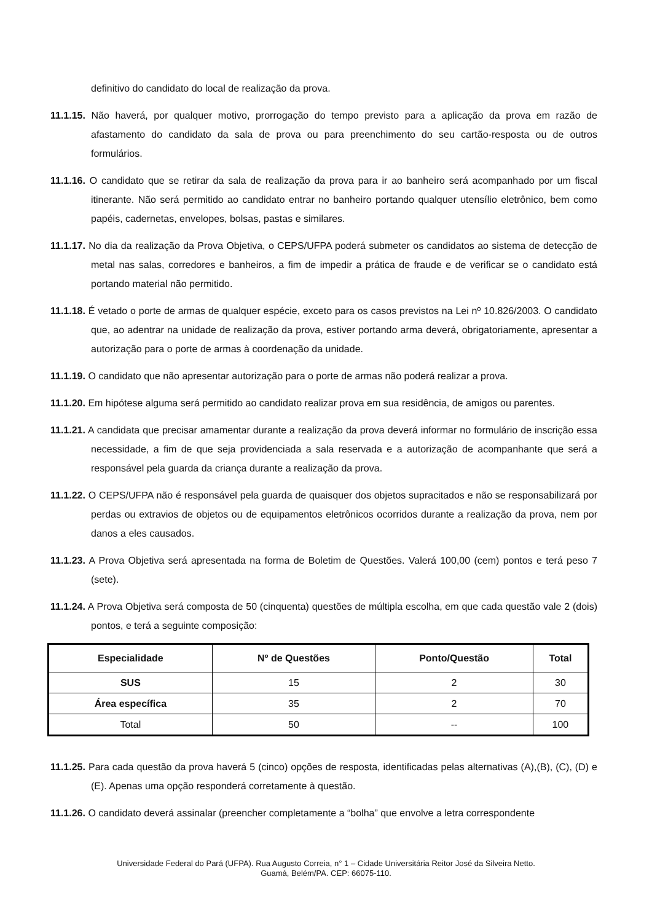definitivo do candidato do local de realização da prova.
11.1.15. Não haverá, por qualquer motivo, prorrogação do tempo previsto para a aplicação da prova em razão de afastamento do candidato da sala de prova ou para preenchimento do seu cartão-resposta ou de outros formulários.
11.1.16. O candidato que se retirar da sala de realização da prova para ir ao banheiro será acompanhado por um fiscal itinerante. Não será permitido ao candidato entrar no banheiro portando qualquer utensílio eletrônico, bem como papéis, cadernetas, envelopes, bolsas, pastas e similares.
11.1.17. No dia da realização da Prova Objetiva, o CEPS/UFPA poderá submeter os candidatos ao sistema de detecção de metal nas salas, corredores e banheiros, a fim de impedir a prática de fraude e de verificar se o candidato está portando material não permitido.
11.1.18. É vetado o porte de armas de qualquer espécie, exceto para os casos previstos na Lei nº 10.826/2003. O candidato que, ao adentrar na unidade de realização da prova, estiver portando arma deverá, obrigatoriamente, apresentar a autorização para o porte de armas à coordenação da unidade.
11.1.19. O candidato que não apresentar autorização para o porte de armas não poderá realizar a prova.
11.1.20. Em hipótese alguma será permitido ao candidato realizar prova em sua residência, de amigos ou parentes.
11.1.21. A candidata que precisar amamentar durante a realização da prova deverá informar no formulário de inscrição essa necessidade, a fim de que seja providenciada a sala reservada e a autorização de acompanhante que será a responsável pela guarda da criança durante a realização da prova.
11.1.22. O CEPS/UFPA não é responsável pela guarda de quaisquer dos objetos supracitados e não se responsabilizará por perdas ou extravios de objetos ou de equipamentos eletrônicos ocorridos durante a realização da prova, nem por danos a eles causados.
11.1.23. A Prova Objetiva será apresentada na forma de Boletim de Questões. Valerá 100,00 (cem) pontos e terá peso 7 (sete).
11.1.24. A Prova Objetiva será composta de 50 (cinquenta) questões de múltipla escolha, em que cada questão vale 2 (dois) pontos, e terá a seguinte composição:
| Especialidade | Nº de Questões | Ponto/Questão | Total |
| --- | --- | --- | --- |
| SUS | 15 | 2 | 30 |
| Área específica | 35 | 2 | 70 |
| Total | 50 | -- | 100 |
11.1.25. Para cada questão da prova haverá 5 (cinco) opções de resposta, identificadas pelas alternativas (A),(B), (C), (D) e (E). Apenas uma opção responderá corretamente à questão.
11.1.26. O candidato deverá assinalar (preencher completamente a “bolha” que envolve a letra correspondente
Universidade Federal do Pará (UFPA). Rua Augusto Correia, n° 1 – Cidade Universitária Reitor José da Silveira Netto.
Guamá, Belém/PA. CEP: 66075-110.